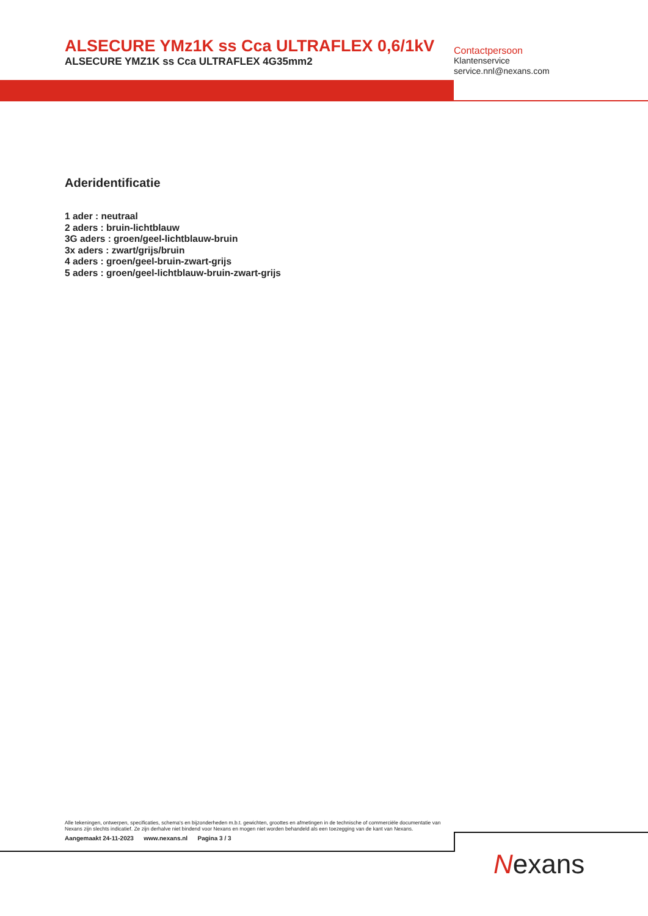ALSECURE YMz1K ss Cca ULTRAFLEX 0,6/1kV
ALSECURE YMZ1K ss Cca ULTRAFLEX 4G35mm2
Contactpersoon
Klantenservice
service.nnl@nexans.com
Aderidentificatie
1 ader : neutraal
2 aders : bruin-lichtblauw
3G aders : groen/geel-lichtblauw-bruin
3x aders : zwart/grijs/bruin
4 aders : groen/geel-bruin-zwart-grijs
5 aders : groen/geel-lichtblauw-bruin-zwart-grijs
Alle tekeningen, ontwerpen, specificaties, schema's en bijzonderheden m.b.t. gewichten, groottes en afmetingen in de technische of commerciële documentatie van Nexans zijn slechts indicatief. Ze zijn derhalve niet bindend voor Nexans en mogen niet worden behandeld als een toezegging van de kant van Nexans.
Aangemaakt 24-11-2023 www.nexans.nl Pagina 3 / 3
Nexans